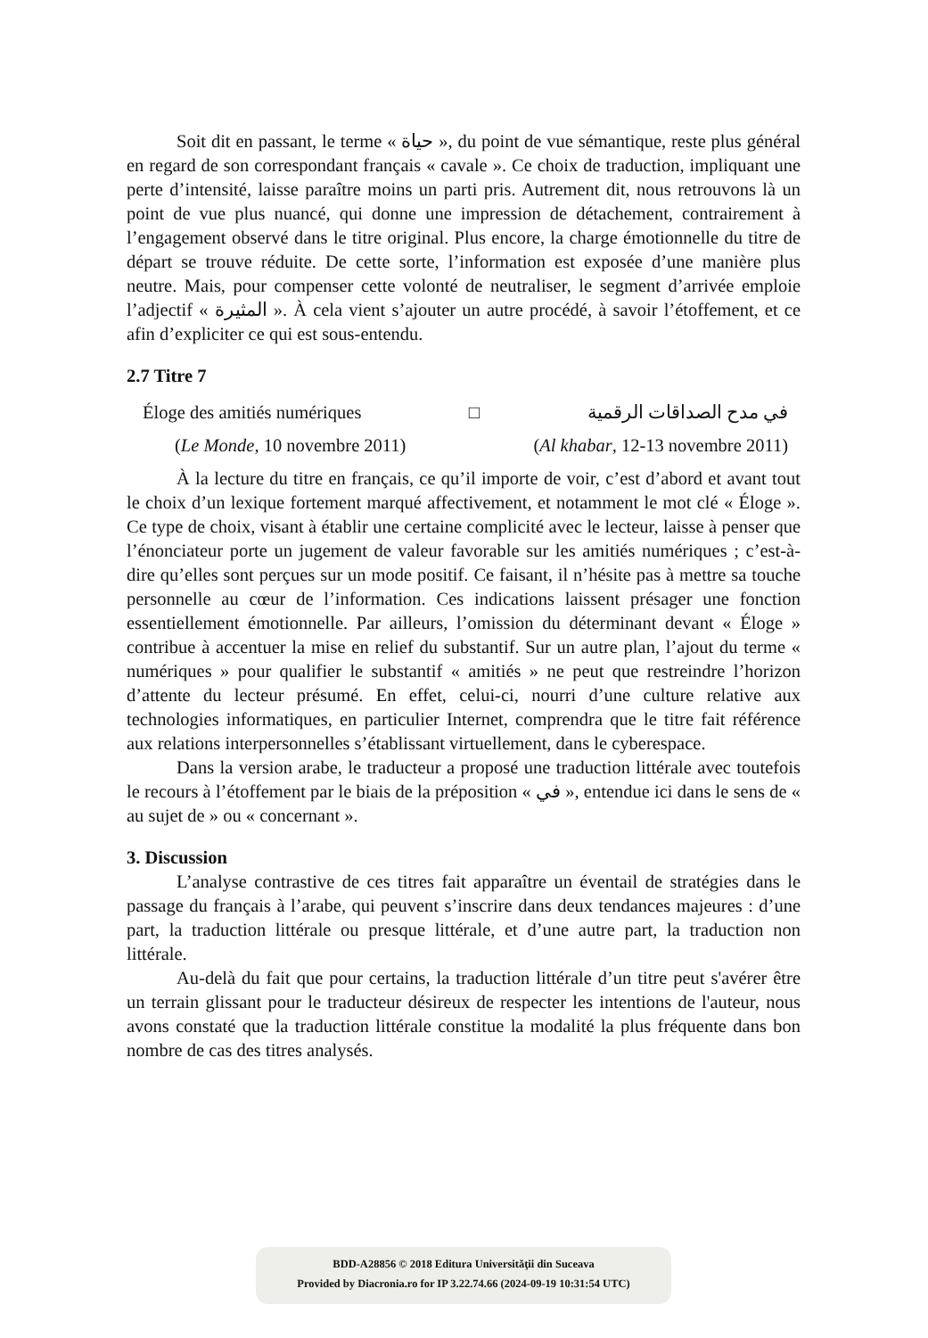Soit dit en passant, le terme « حياة », du point de vue sémantique, reste plus général en regard de son correspondant français « cavale ». Ce choix de traduction, impliquant une perte d’intensité, laisse paraître moins un parti pris. Autrement dit, nous retrouvons là un point de vue plus nuancé, qui donne une impression de détachement, contrairement à l’engagement observé dans le titre original. Plus encore, la charge émotionnelle du titre de départ se trouve réduite. De cette sorte, l’information est exposée d’une manière plus neutre. Mais, pour compenser cette volonté de neutraliser, le segment d’arrivée emploie l’adjectif « المثيرة ». À cela vient s’ajouter un autre procédé, à savoir l’étoffement, et ce afin d’expliciter ce qui est sous-entendu.
2.7 Titre 7
Éloge des amitiés numériques □ في مدح الصداقات الرقمية
(Le Monde, 10 novembre 2011) (Al khabar, 12-13 novembre 2011)
À la lecture du titre en français, ce qu’il importe de voir, c’est d’abord et avant tout le choix d’un lexique fortement marqué affectivement, et notamment le mot clé « Éloge ». Ce type de choix, visant à établir une certaine complicité avec le lecteur, laisse à penser que l’énonciateur porte un jugement de valeur favorable sur les amitiés numériques ; c’est-à-dire qu’elles sont perçues sur un mode positif. Ce faisant, il n’hésite pas à mettre sa touche personnelle au cœur de l’information. Ces indications laissent présager une fonction essentiellement émotionnelle. Par ailleurs, l’omission du déterminant devant « Éloge » contribue à accentuer la mise en relief du substantif. Sur un autre plan, l’ajout du terme « numériques » pour qualifier le substantif « amitiés » ne peut que restreindre l’horizon d’attente du lecteur présumé. En effet, celui-ci, nourri d’une culture relative aux technologies informatiques, en particulier Internet, comprendra que le titre fait référence aux relations interpersonnelles s’établissant virtuellement, dans le cyberespace.
Dans la version arabe, le traducteur a proposé une traduction littérale avec toutefois le recours à l’étoffement par le biais de la préposition « في », entendue ici dans le sens de « au sujet de » ou « concernant ».
3. Discussion
L’analyse contrastive de ces titres fait apparaître un éventail de stratégies dans le passage du français à l’arabe, qui peuvent s’inscrire dans deux tendances majeures : d’une part, la traduction littérale ou presque littérale, et d’une autre part, la traduction non littérale.
Au-delà du fait que pour certains, la traduction littérale d’un titre peut s'avérer être un terrain glissant pour le traducteur désireux de respecter les intentions de l'auteur, nous avons constaté que la traduction littérale constitue la modalité la plus fréquente dans bon nombre de cas des titres analysés.
BDD-A28856 © 2018 Editura Universităţii din Suceava
Provided by Diacronia.ro for IP 3.22.74.66 (2024-09-19 10:31:54 UTC)